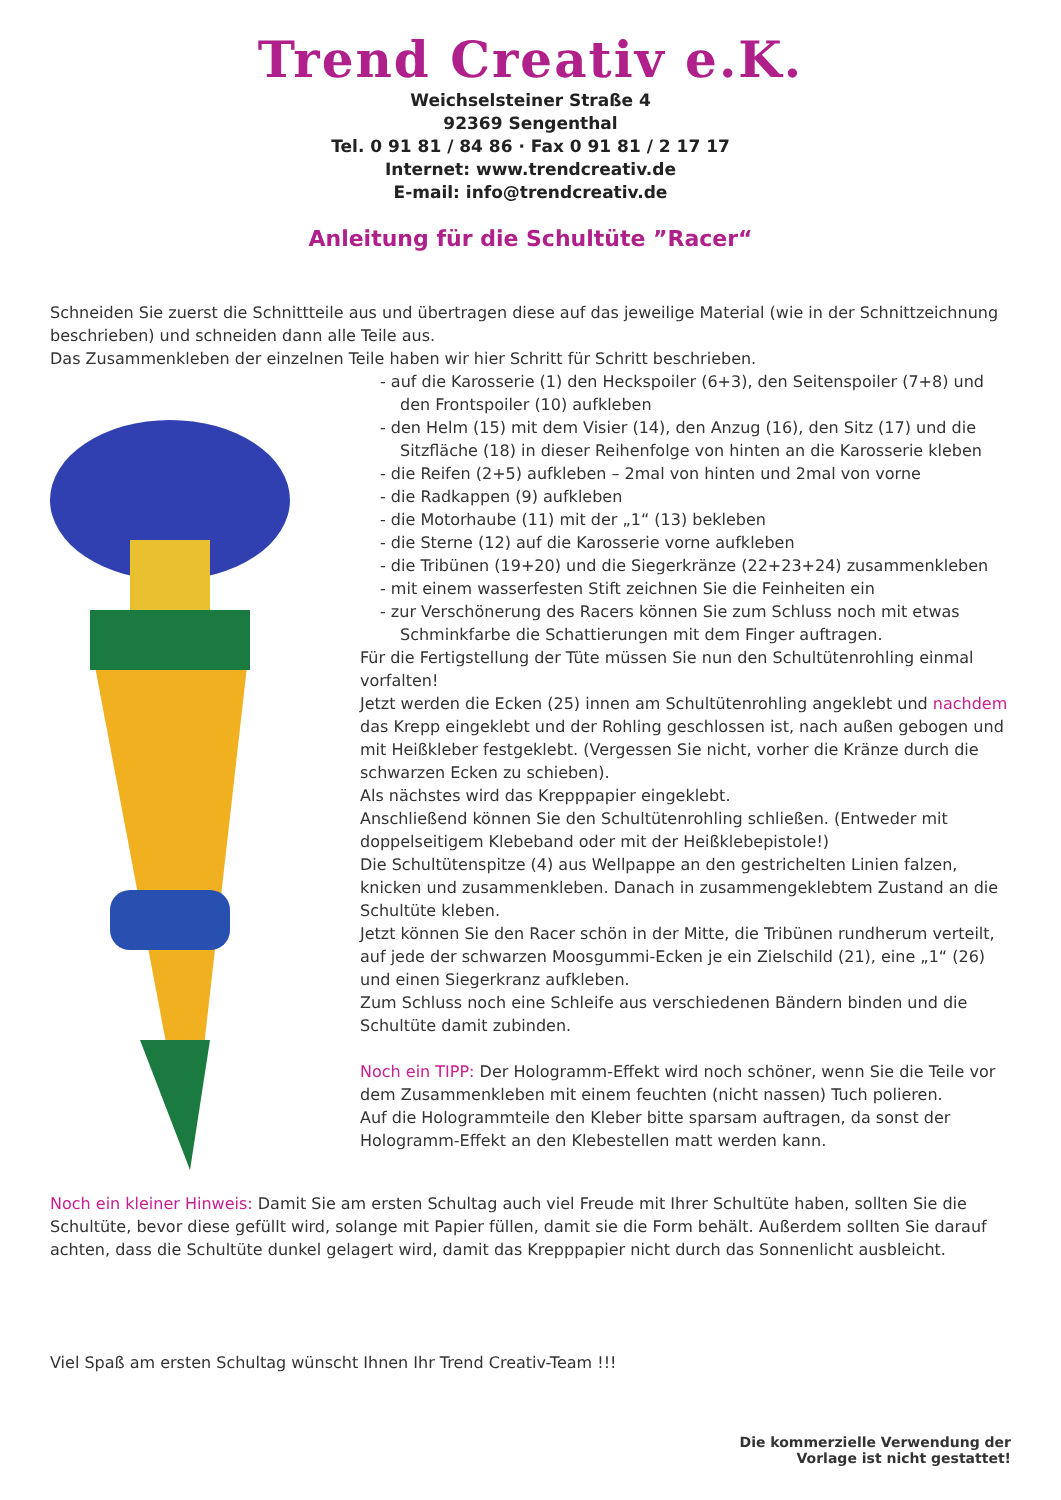Trend Creativ e.K.
Weichselsteiner Straße 4
92369 Sengenthal
Tel. 0 91 81 / 84 86 · Fax 0 91 81 / 2 17 17
Internet: www.trendcreativ.de
E-mail: info@trendcreativ.de
Anleitung für die Schultüte ”Racer“
Schneiden Sie zuerst die Schnittteile aus und übertragen diese auf das jeweilige Material (wie in der Schnittzeichnung beschrieben) und schneiden dann alle Teile aus.
Das Zusammenkleben der einzelnen Teile haben wir hier Schritt für Schritt beschrieben.
- auf die Karosserie (1) den Heckspoiler (6+3), den Seitenspoiler (7+8) und den Frontspoiler (10) aufkleben
- den Helm (15) mit dem Visier (14), den Anzug (16), den Sitz (17) und die Sitzfläche (18) in dieser Reihenfolge von hinten an die Karosserie kleben
- die Reifen (2+5) aufkleben – 2mal von hinten und 2mal von vorne
- die Radkappen (9) aufkleben
- die Motorhaube (11) mit der „1“ (13) bekleben
- die Sterne (12) auf die Karosserie vorne aufkleben
- die Tribünen (19+20) und die Siegerkränze (22+23+24) zusammenkleben
- mit einem wasserfesten Stift zeichnen Sie die Feinheiten ein
- zur Verschönerung des Racers können Sie zum Schluss noch mit etwas Schminkfarbe die Schattierungen mit dem Finger auftragen.
Für die Fertigstellung der Tüte müssen Sie nun den Schultütenrohling einmal vorfalten!
Jetzt werden die Ecken (25) innen am Schultütenrohling angeklebt und nachdem das Krepp eingeklebt und der Rohling geschlossen ist, nach außen gebogen und mit Heißkleber festgeklebt. (Vergessen Sie nicht, vorher die Kränze durch die schwarzen Ecken zu schieben).
Als nächstes wird das Krepppapier eingeklebt.
Anschließend können Sie den Schultütenrohling schließen. (Entweder mit doppelseitigem Klebeband oder mit der Heißklebepistole!)
Die Schultütenspitze (4) aus Wellpappe an den gestrichelten Linien falzen, knicken und zusammenkleben. Danach in zusammengeklebtem Zustand an die Schultüte kleben.
Jetzt können Sie den Racer schön in der Mitte, die Tribünen rundherum verteilt, auf jede der schwarzen Moosgummi-Ecken je ein Zielschild (21), eine „1“ (26) und einen Siegerkranz aufkleben.
Zum Schluss noch eine Schleife aus verschiedenen Bändern binden und die Schultüte damit zubinden.
Noch ein TIPP: Der Hologramm-Effekt wird noch schöner, wenn Sie die Teile vor dem Zusammenkleben mit einem feuchten (nicht nassen) Tuch polieren.
Auf die Hologrammteile den Kleber bitte sparsam auftragen, da sonst der Hologramm-Effekt an den Klebestellen matt werden kann.
Noch ein kleiner Hinweis: Damit Sie am ersten Schultag auch viel Freude mit Ihrer Schultüte haben, sollten Sie die Schultüte, bevor diese gefüllt wird, solange mit Papier füllen, damit sie die Form behält. Außerdem sollten Sie darauf achten, dass die Schultüte dunkel gelagert wird, damit das Krepppapier nicht durch das Sonnenlicht ausbleicht.
Viel Spaß am ersten Schultag wünscht Ihnen Ihr Trend Creativ-Team !!!
Die kommerzielle Verwendung der
Vorlage ist nicht gestattet!